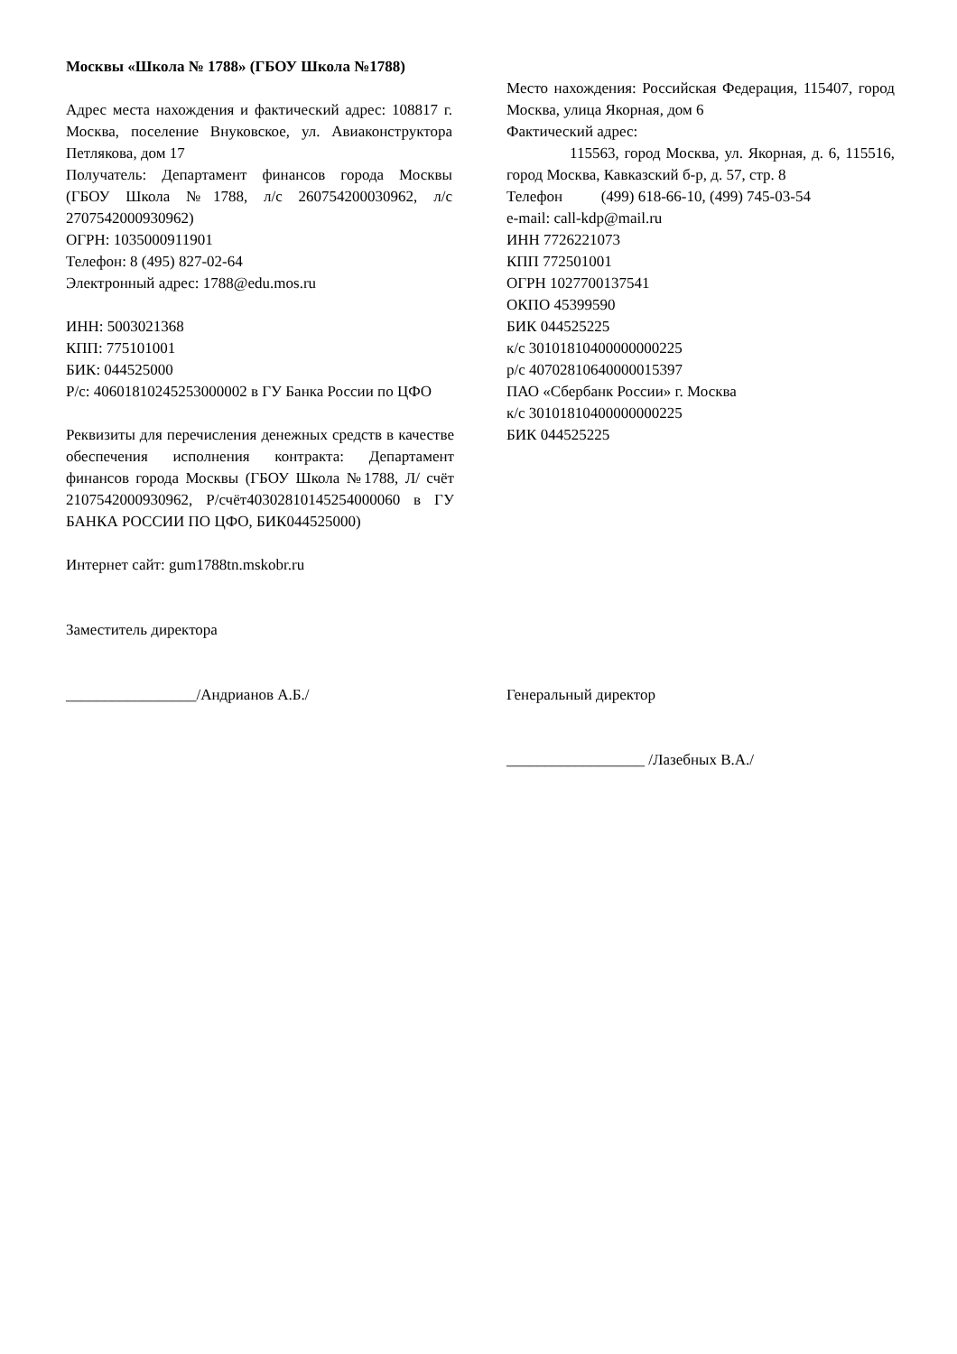Москвы «Школа № 1788» (ГБОУ Школа №1788)
Адрес места нахождения и фактический адрес: 108817 г. Москва, поселение Внуковское, ул. Авиаконструктора Петлякова, дом 17
Получатель: Департамент финансов города Москвы (ГБОУ Школа №1788, л/с 260754200030962, л/с 2707542000930962)
ОГРН: 1035000911901
Телефон: 8 (495) 827-02-64
Электронный адрес: 1788@edu.mos.ru
ИНН: 5003021368
КПП: 775101001
БИК: 044525000
Р/с: 40601810245253000002 в ГУ Банка России по ЦФО
Реквизиты для перечисления денежных средств в качестве обеспечения исполнения контракта: Департамент финансов города Москвы (ГБОУ Школа №1788, Л/ счёт 2107542000930962, Р/счёт40302810145254000060 в ГУ БАНКА РОССИИ ПО ЦФО, БИК044525000)
Интернет сайт: gum1788tn.mskobr.ru
Заместитель директора
_________________/Андрианов А.Б./
Место нахождения: Российская Федерация, 115407, город Москва, улица Якорная, дом 6
Фактический адрес:
115563, город Москва, ул. Якорная, д. 6, 115516, город Москва, Кавказский б-р, д. 57, стр. 8
Телефон (499) 618-66-10, (499) 745-03-54
e-mail: call-kdp@mail.ru
ИНН 7726221073
КПП 772501001
ОГРН 1027700137541
ОКПО 45399590
БИК 044525225
к/с 30101810400000000225
р/с 40702810640000015397
ПАО «Сбербанк России» г. Москва
к/с 30101810400000000225
БИК 044525225
Генеральный директор
__________________ /Лазебных В.А./